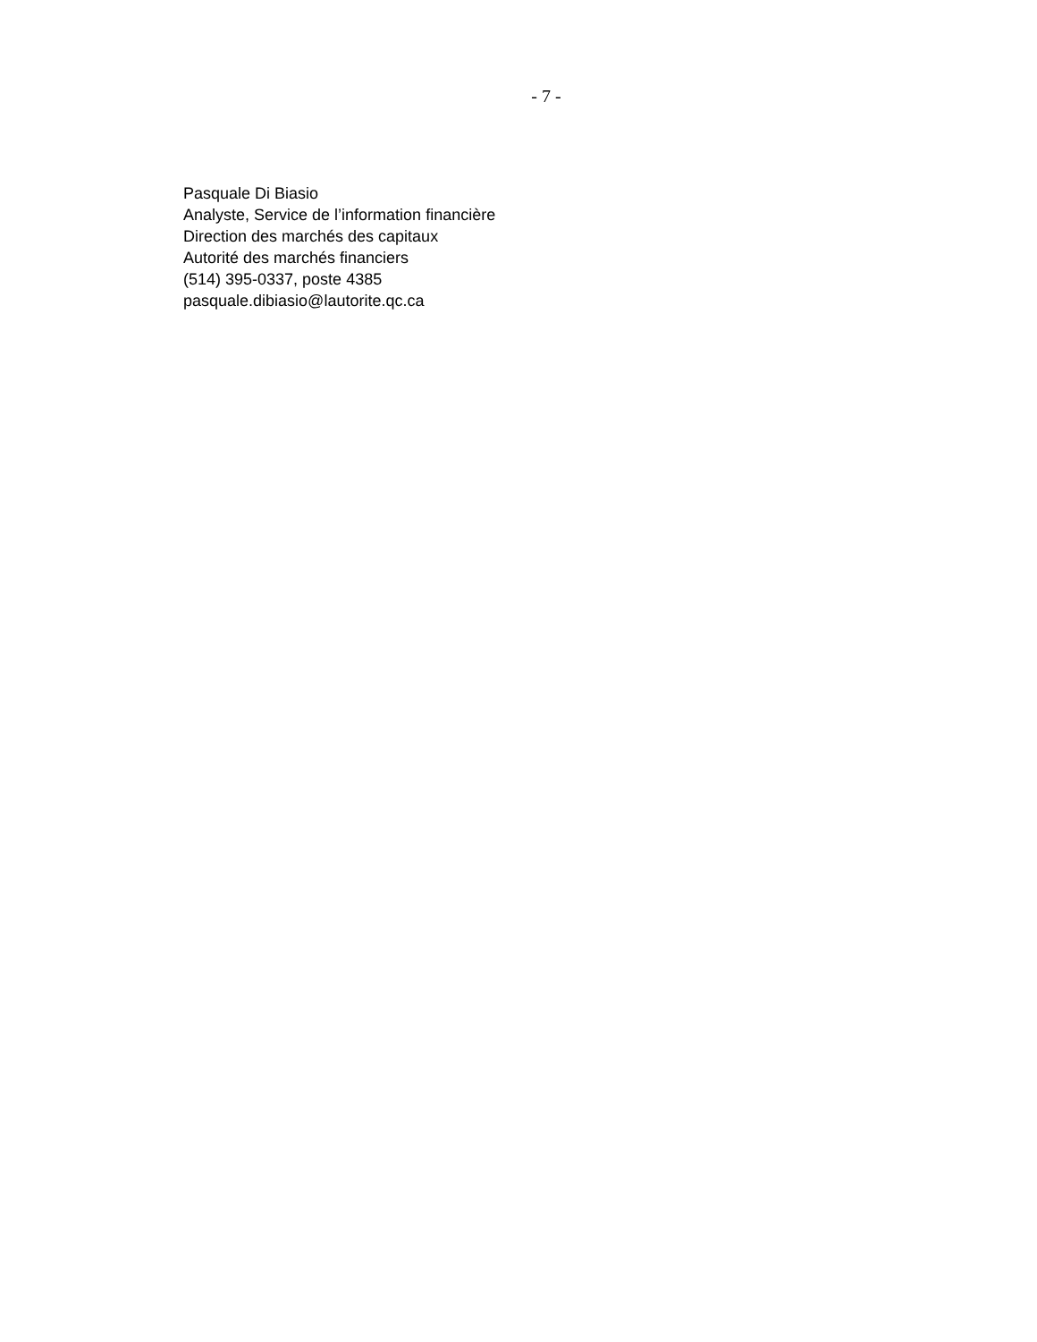- 7 -
Pasquale Di Biasio
Analyste, Service de l’information financière
Direction des marchés des capitaux
Autorité des marchés financiers
(514) 395-0337, poste 4385
pasquale.dibiasio@lautorite.qc.ca